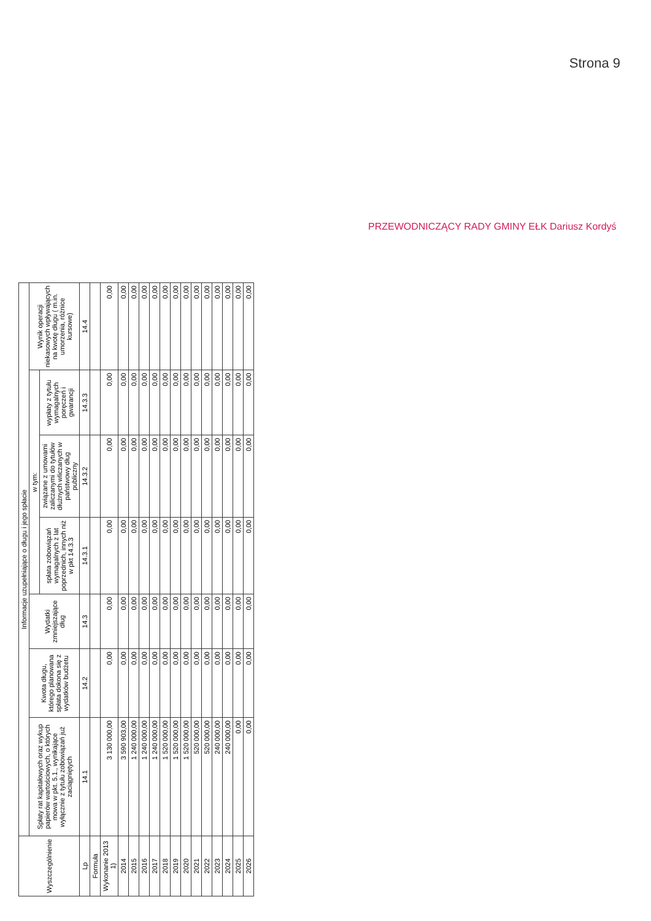Strona 9
PRZEWODNICZĄCY RADY GMINY EŁK Dariusz Kordyś
| Wyszczególnienie | Informacje uzupełniające o długu i jego spłacie | | | | | | |
| --- | --- | --- | --- | --- | --- | --- | --- |
| | Spłaty rat kapitałowych oraz wykup papierów wartościowych, o których mowa w pkt. 5.1., wynikające wyłącznie z tytułu zobowiązań już zaciągniętych | Kwota długu, którego planowana spłata dokona się z wydatków budżetu | Wydatki zmniejszające dług | w tym: | | | Wynik operacji niekasowych wpływających na kwotę długu ( m.in. umorzenia, różnice kursowe) |
| | | | | spłata zobowiązań wymagalnych z lat poprzednich, innych niż w pkt 14.3.3 | związane z umowami zaliczanymi do tytułów dłużnych wliczanych w państwowy dług publiczny | wypłaty z tytułu wymagalnych poręczeń i gwarancji | |
| Lp | 14.1 | 14.2 | 14.3 | 14.3.1 | 14.3.2 | 14.3.3 | 14.4 |
| Formuła | | | | | | | |
| Wykonanie 2013 1) | 3 130 000,00 | 0,00 | 0,00 | 0,00 | 0,00 | 0,00 | 0,00 |
| 2014 | 3 590 903,00 | 0,00 | 0,00 | 0,00 | 0,00 | 0,00 | 0,00 |
| 2015 | 1 240 000,00 | 0,00 | 0,00 | 0,00 | 0,00 | 0,00 | 0,00 |
| 2016 | 1 240 000,00 | 0,00 | 0,00 | 0,00 | 0,00 | 0,00 | 0,00 |
| 2017 | 1 240 000,00 | 0,00 | 0,00 | 0,00 | 0,00 | 0,00 | 0,00 |
| 2018 | 1 520 000,00 | 0,00 | 0,00 | 0,00 | 0,00 | 0,00 | 0,00 |
| 2019 | 1 520 000,00 | 0,00 | 0,00 | 0,00 | 0,00 | 0,00 | 0,00 |
| 2020 | 1 520 000,00 | 0,00 | 0,00 | 0,00 | 0,00 | 0,00 | 0,00 |
| 2021 | 520 000,00 | 0,00 | 0,00 | 0,00 | 0,00 | 0,00 | 0,00 |
| 2022 | 520 000,00 | 0,00 | 0,00 | 0,00 | 0,00 | 0,00 | 0,00 |
| 2023 | 240 000,00 | 0,00 | 0,00 | 0,00 | 0,00 | 0,00 | 0,00 |
| 2024 | 240 000,00 | 0,00 | 0,00 | 0,00 | 0,00 | 0,00 | 0,00 |
| 2025 | 0,00 | 0,00 | 0,00 | 0,00 | 0,00 | 0,00 | 0,00 |
| 2026 | 0,00 | 0,00 | 0,00 | 0,00 | 0,00 | 0,00 | 0,00 |